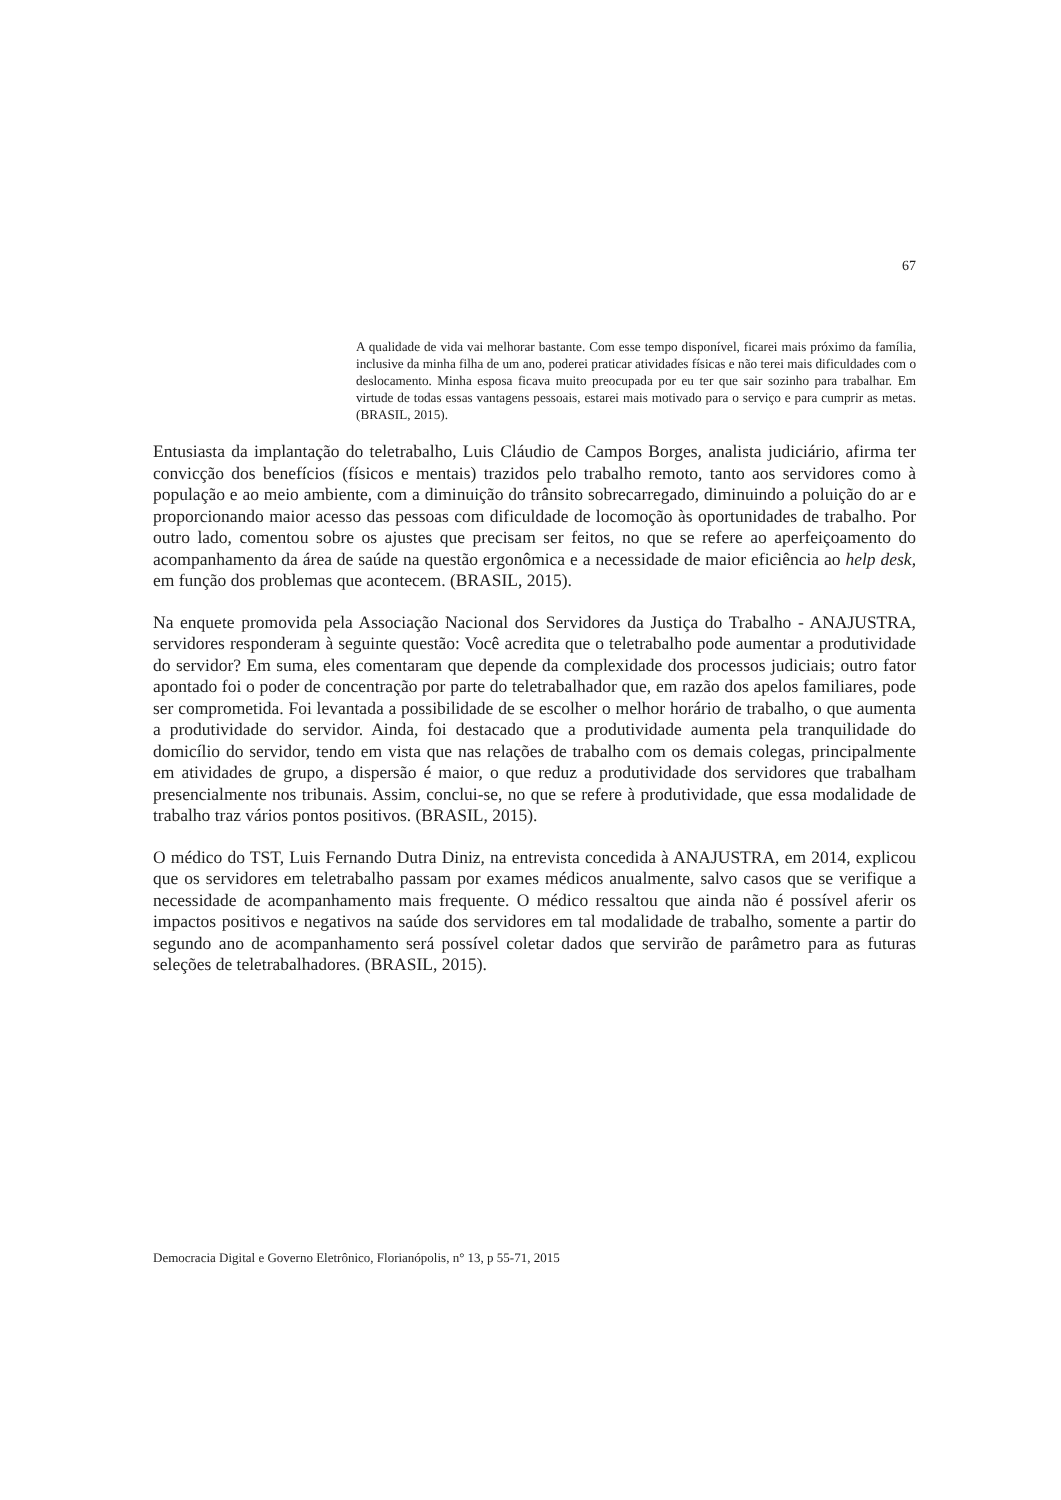67
A qualidade de vida vai melhorar bastante. Com esse tempo disponível, ficarei mais próximo da família, inclusive da minha filha de um ano, poderei praticar atividades físicas e não terei mais dificuldades com o deslocamento. Minha esposa ficava muito preocupada por eu ter que sair sozinho para trabalhar. Em virtude de todas essas vantagens pessoais, estarei mais motivado para o serviço e para cumprir as metas. (BRASIL, 2015).
Entusiasta da implantação do teletrabalho, Luis Cláudio de Campos Borges, analista judiciário, afirma ter convicção dos benefícios (físicos e mentais) trazidos pelo trabalho remoto, tanto aos servidores como à população e ao meio ambiente, com a diminuição do trânsito sobrecarregado, diminuindo a poluição do ar e proporcionando maior acesso das pessoas com dificuldade de locomoção às oportunidades de trabalho. Por outro lado, comentou sobre os ajustes que precisam ser feitos, no que se refere ao aperfeiçoamento do acompanhamento da área de saúde na questão ergonômica e a necessidade de maior eficiência ao help desk, em função dos problemas que acontecem. (BRASIL, 2015).
Na enquete promovida pela Associação Nacional dos Servidores da Justiça do Trabalho - ANAJUSTRA, servidores responderam à seguinte questão: Você acredita que o teletrabalho pode aumentar a produtividade do servidor? Em suma, eles comentaram que depende da complexidade dos processos judiciais; outro fator apontado foi o poder de concentração por parte do teletrabalhador que, em razão dos apelos familiares, pode ser comprometida. Foi levantada a possibilidade de se escolher o melhor horário de trabalho, o que aumenta a produtividade do servidor. Ainda, foi destacado que a produtividade aumenta pela tranquilidade do domicílio do servidor, tendo em vista que nas relações de trabalho com os demais colegas, principalmente em atividades de grupo, a dispersão é maior, o que reduz a produtividade dos servidores que trabalham presencialmente nos tribunais. Assim, conclui-se, no que se refere à produtividade, que essa modalidade de trabalho traz vários pontos positivos. (BRASIL, 2015).
O médico do TST, Luis Fernando Dutra Diniz, na entrevista concedida à ANAJUSTRA, em 2014, explicou que os servidores em teletrabalho passam por exames médicos anualmente, salvo casos que se verifique a necessidade de acompanhamento mais frequente. O médico ressaltou que ainda não é possível aferir os impactos positivos e negativos na saúde dos servidores em tal modalidade de trabalho, somente a partir do segundo ano de acompanhamento será possível coletar dados que servirão de parâmetro para as futuras seleções de teletrabalhadores. (BRASIL, 2015).
Democracia Digital e Governo Eletrônico, Florianópolis, n° 13, p 55-71, 2015